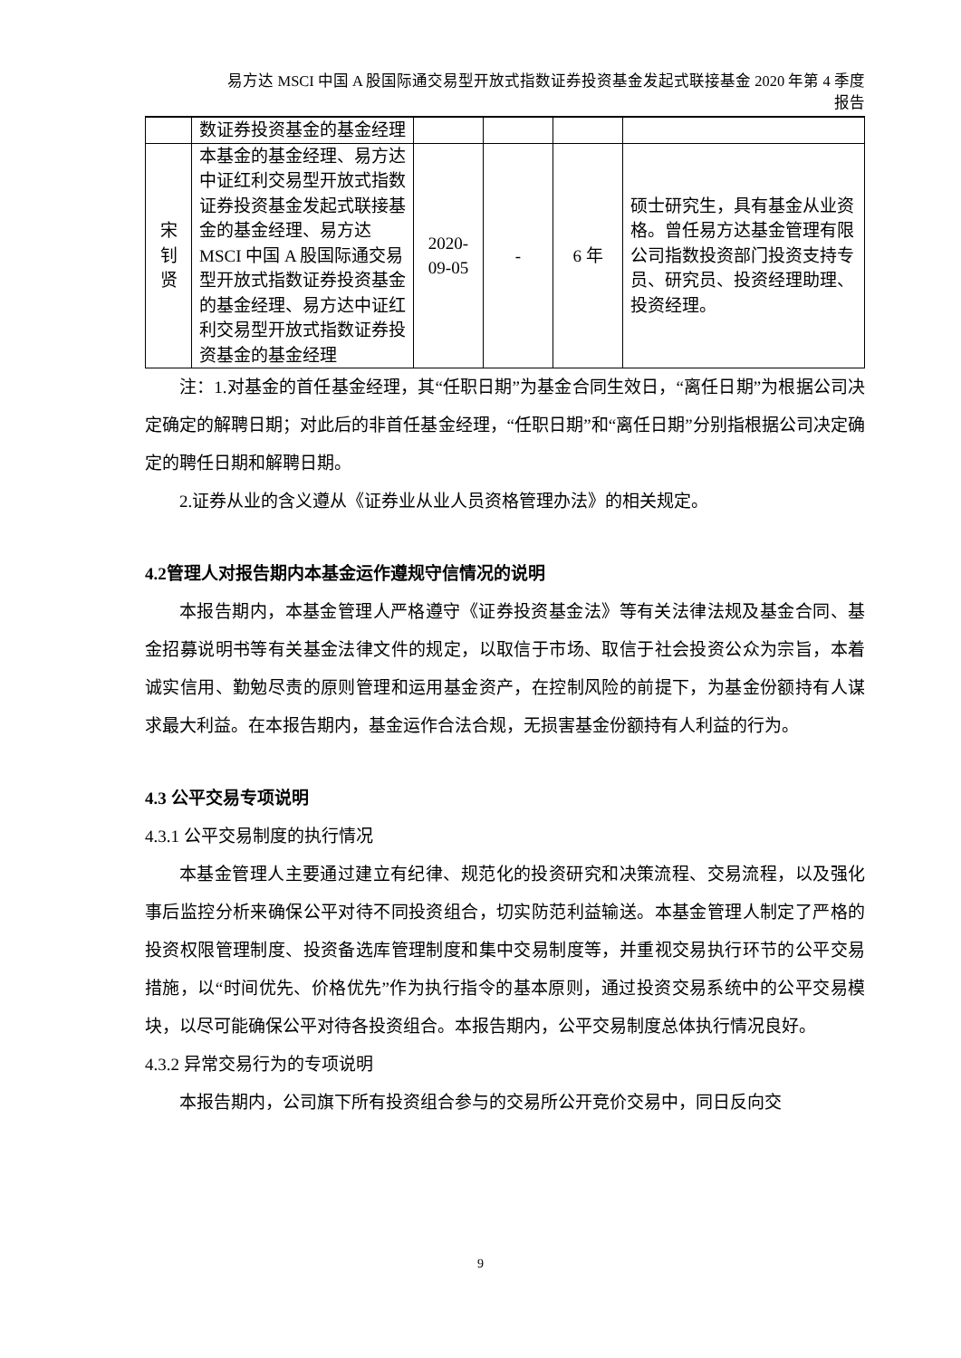易方达 MSCI 中国 A 股国际通交易型开放式指数证券投资基金发起式联接基金 2020 年第 4 季度
报告
| | 数证券投资基金的基金经理 | | | | |
| 宋钊贤 | 本基金的基金经理、易方达中证红利交易型开放式指数证券投资基金发起式联接基金的基金经理、易方达 MSCI 中国 A 股国际通交易型开放式指数证券投资基金的基金经理、易方达中证红利交易型开放式指数证券投资基金的基金经理 | 2020-09-05 | - | 6 年 | 硕士研究生，具有基金从业资格。曾任易方达基金管理有限公司指数投资部门投资支持专员、研究员、投资经理助理、投资经理。 |
注：1.对基金的首任基金经理，其“任职日期”为基金合同生效日，“离任日期”为根据公司决定确定的解聘日期；对此后的非首任基金经理，“任职日期”和“离任日期”分别指根据公司决定确定的聘任日期和解聘日期。
2.证券从业的含义遵从《证券业从业人员资格管理办法》的相关规定。
4.2管理人对报告期内本基金运作遵规守信情况的说明
本报告期内，本基金管理人严格遵守《证券投资基金法》等有关法律法规及基金合同、基金招募说明书等有关基金法律文件的规定，以取信于市场、取信于社会投资公众为宗旨，本着诚实信用、勤勉尽责的原则管理和运用基金资产，在控制风险的前提下，为基金份额持有人谋求最大利益。在本报告期内，基金运作合法合规，无损害基金份额持有人利益的行为。
4.3 公平交易专项说明
4.3.1 公平交易制度的执行情况
本基金管理人主要通过建立有纪律、规范化的投资研究和决策流程、交易流程，以及强化事后监控分析来确保公平对待不同投资组合，切实防范利益输送。本基金管理人制定了严格的投资权限管理制度、投资备选库管理制度和集中交易制度等，并重视交易执行环节的公平交易措施，以“时间优先、价格优先”作为执行指令的基本原则，通过投资交易系统中的公平交易模块，以尽可能确保公平对待各投资组合。本报告期内，公平交易制度总体执行情况良好。
4.3.2 异常交易行为的专项说明
本报告期内，公司旗下所有投资组合参与的交易所公开竞价交易中，同日反向交
9